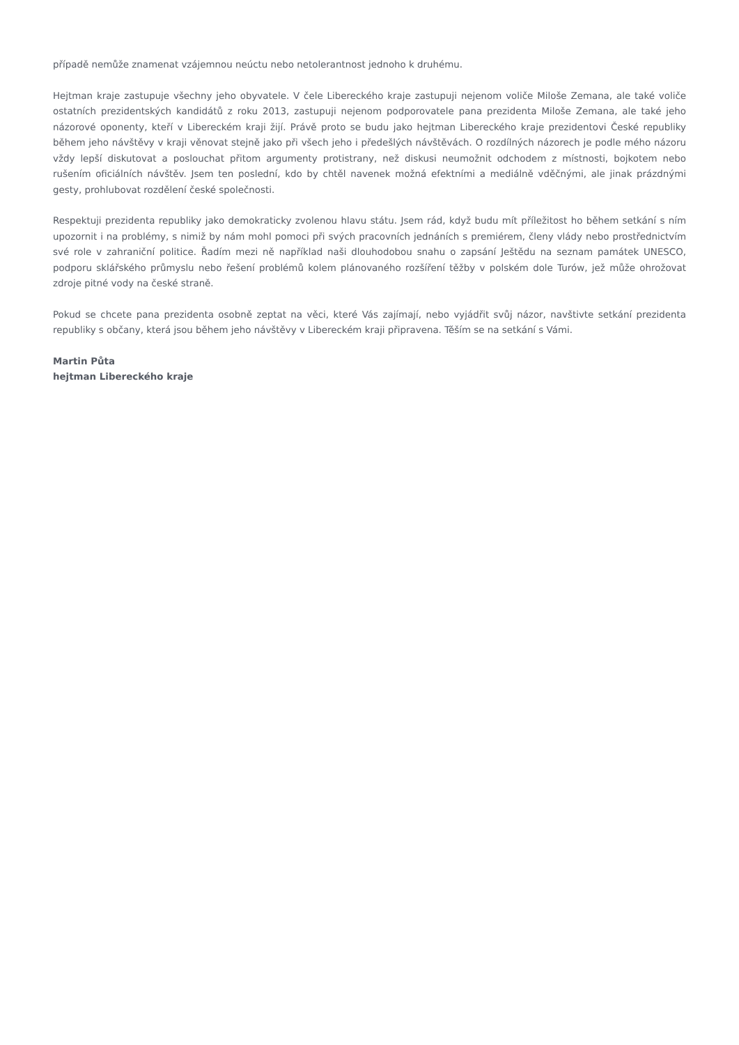případě nemůže znamenat vzájemnou neúctu nebo netolerantnost jednoho k druhému.
Hejtman kraje zastupuje všechny jeho obyvatele. V čele Libereckého kraje zastupuji nejenom voliče Miloše Zemana, ale také voliče ostatních prezidentských kandidátů z roku 2013, zastupuji nejenom podporovatele pana prezidenta Miloše Zemana, ale také jeho názorové oponenty, kteří v Libereckém kraji žijí. Právě proto se budu jako hejtman Libereckého kraje prezidentovi České republiky během jeho návštěvy v kraji věnovat stejně jako při všech jeho i předešlých návštěvách. O rozdílných názorech je podle mého názoru vždy lepší diskutovat a poslouchat přitom argumenty protistrany, než diskusi neumožnit odchodem z místnosti, bojkotem nebo rušením oficiálních návštěv. Jsem ten poslední, kdo by chtěl navenek možná efektními a mediálně vděčnými, ale jinak prázdnými gesty, prohlubovat rozdělení české společnosti.
Respektuji prezidenta republiky jako demokraticky zvolenou hlavu státu. Jsem rád, když budu mít příležitost ho během setkání s ním upozornit i na problémy, s nimiž by nám mohl pomoci při svých pracovních jednáních s premiérem, členy vlády nebo prostřednictvím své role v zahraniční politice. Řadím mezi ně například naši dlouhodobou snahu o zapsání Ještědu na seznam památek UNESCO, podporu sklářského průmyslu nebo řešení problémů kolem plánovaného rozšíření těžby v polském dole Turów, jež může ohrožovat zdroje pitné vody na české straně.
Pokud se chcete pana prezidenta osobně zeptat na věci, které Vás zajímají, nebo vyjádřit svůj názor, navštivte setkání prezidenta republiky s občany, která jsou během jeho návštěvy v Libereckém kraji připravena. Těším se na setkání s Vámi.
Martin Půta
hejtman Libereckého kraje